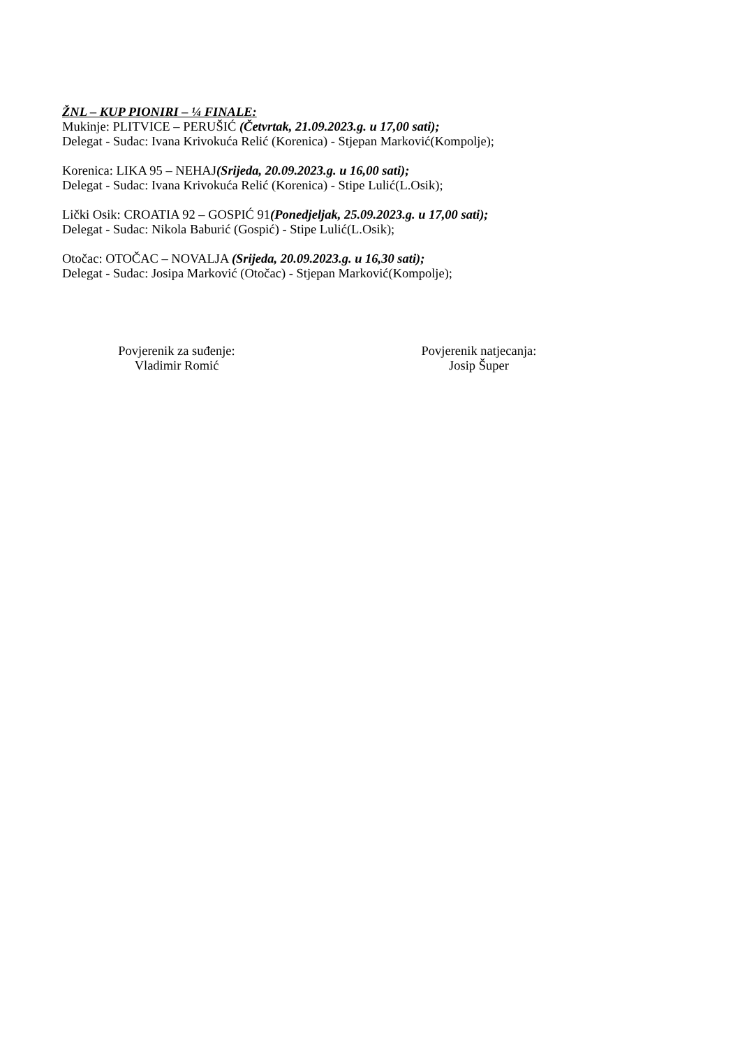ŽNL – KUP PIONIRI – ¼ FINALE:
Mukinje: PLITVICE – PERUŠIĆ (Četvrtak, 21.09.2023.g. u 17,00 sati);
Delegat - Sudac: Ivana Krivokuća Relić (Korenica) - Stjepan Marković(Kompolje);
Korenica: LIKA 95 – NEHAJ(Srijeda, 20.09.2023.g. u 16,00 sati);
Delegat - Sudac: Ivana Krivokuća Relić (Korenica) - Stipe Lulić(L.Osik);
Lički Osik: CROATIA 92 – GOSPIĆ 91(Ponedjeljak, 25.09.2023.g. u 17,00 sati);
Delegat - Sudac: Nikola Baburić (Gospić) - Stipe Lulić(L.Osik);
Otočac: OTOČAC – NOVALJA (Srijeda, 20.09.2023.g. u 16,30 sati);
Delegat - Sudac: Josipa Marković (Otočac) - Stjepan Marković(Kompolje);
Povjerenik za suđenje:
Vladimir Romić
Povjerenik natjecanja:
Josip Šuper